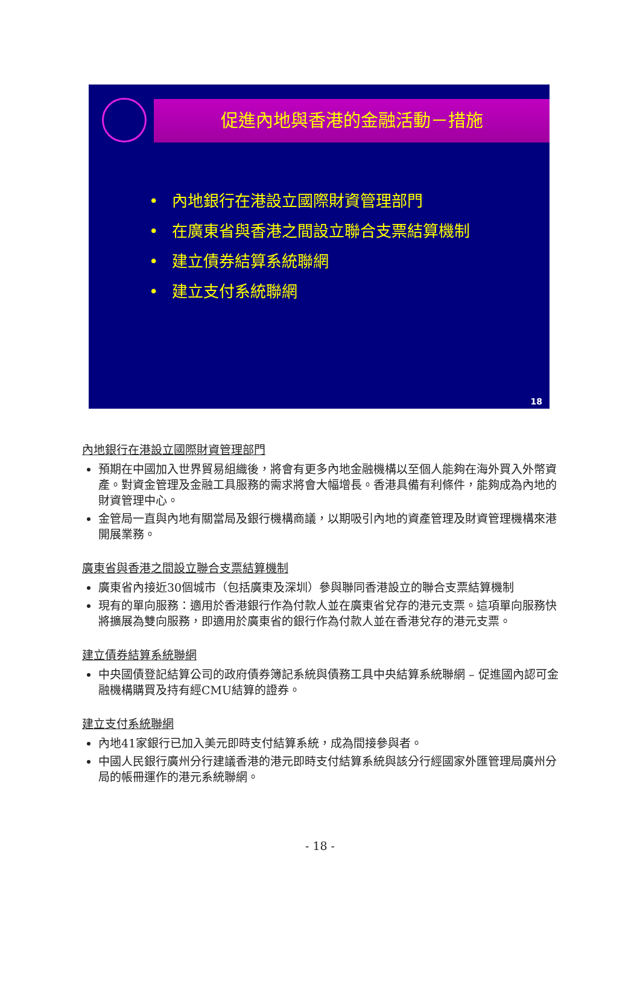促進內地與香港的金融活動－措施
• 內地銀行在港設立國際財資管理部門
• 在廣東省與香港之間設立聯合支票結算機制
• 建立債券結算系統聯網
• 建立支付系統聯網
18
內地銀行在港設立國際財資管理部門
預期在中國加入世界貿易組織後，將會有更多內地金融機構以至個人能夠在海外買入外幣資產。對資金管理及金融工具服務的需求將會大幅增長。香港具備有利條件，能夠成為內地的財資管理中心。
金管局一直與內地有關當局及銀行機構商議，以期吸引內地的資產管理及財資管理機構來港開展業務。
廣東省與香港之間設立聯合支票結算機制
廣東省內接近30個城市（包括廣東及深圳）參與聯同香港設立的聯合支票結算機制
現有的單向服務：適用於香港銀行作為付款人並在廣東省兌存的港元支票。這項單向服務快將擴展為雙向服務，即適用於廣東省的銀行作為付款人並在香港兌存的港元支票。
建立債券結算系統聯網
中央國債登記結算公司的政府債券簿記系統與債務工具中央結算系統聯網 – 促進國內認可金融機構購買及持有經CMU結算的證券。
建立支付系統聯網
內地41家銀行已加入美元即時支付結算系統，成為間接參與者。
中國人民銀行廣州分行建議香港的港元即時支付結算系統與該分行經國家外匯管理局廣州分局的帳冊運作的港元系統聯網。
- 18 -